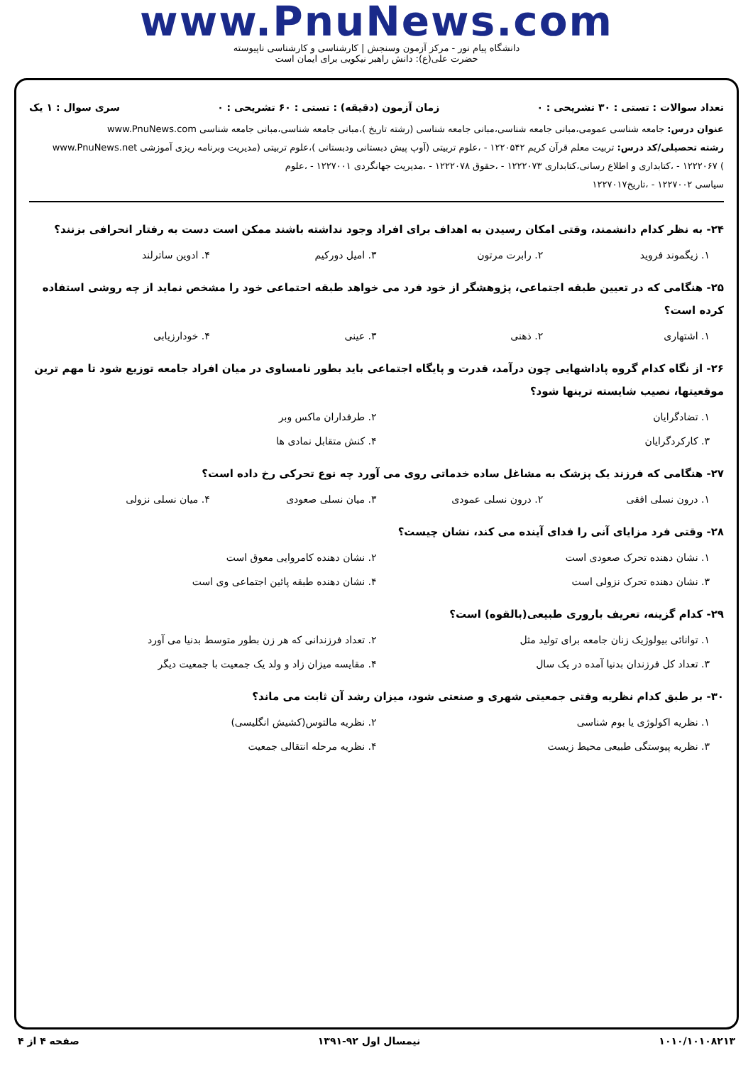www.PnuNews.com
دانشگاه پیام نور - مرکز آزمون وسنجش | کارشناسی و کارشناسی ناپیوسته
حضرت علی(ع): دانش راهبر نیکویی برای ایمان است
تعداد سوالات : تستی : ۳۰ تشریحی : ۰ زمان آزمون (دقیقه) : تستی : ۶۰ تشریحی : ۰ سری سوال : ۱ یک
عنوان درس: جامعه شناسی عمومی،مبانی جامعه شناسی،مبانی جامعه شناسی (رشته تاریخ )،مبانی جامعه شناسی،مبانی جامعه شناسی www.PnuNews.com
رشته تحصیلی/کد درس: تربیت معلم قرآن کریم ۱۲۲۰۵۴۲ - ،علوم تربیتی (آوپ پیش دبستانی ودبستانی )،علوم تربیتی (مدیریت وبرنامه ریزی آموزشی www.PnuNews.net
) ۱۲۲۲۰۶۷ - ،کتابداری و اطلاع رسانی،کتابداری ۱۲۲۲۰۷۳ - ،حقوق ۱۲۲۲۰۷۸ - ،مدیریت جهانگردی ۱۲۲۷۰۰۱ - ،علوم
سیاسی ۱۲۲۷۰۰۲ - ،تاریخ۱۲۲۷۰۱۷
۲۴- به نظر کدام دانشمند، وقتی امکان رسیدن به اهداف برای افراد وجود نداشته باشند ممکن است دست به رفتار انحرافی بزنند؟
۱. زیگموند فروید ۲. رابرت مرتون ۳. امیل دورکیم ۴. ادوین ساترلند
۲۵- هنگامی که در تعیین طبقه اجتماعی، پژوهشگر از خود فرد می خواهد طبقه احتماعی خود را مشخص نماید از چه روشی استفاده کرده است؟
۱. اشتهاری ۲. ذهنی ۳. عینی ۴. خودارزیابی
۲۶- از نگاه کدام گروه پاداشهایی چون درآمد، قدرت و پایگاه اجتماعی باید بطور نامساوی در میان افراد جامعه توزیع شود تا مهم ترین موقعیتها، نصیب شایسته ترینها شود؟
۱. تضادگرایان ۲. طرفداران ماکس وبر ۳. کارکردگرایان ۴. کنش متقابل نمادی ها
۲۷- هنگامی که فرزند یک پزشک به مشاغل ساده خدماتی روی می آورد چه نوع تحرکی رخ داده است؟
۱. درون نسلی افقی ۲. درون نسلی عمودی ۳. میان نسلی صعودی ۴. میان نسلی نزولی
۲۸- وقتی فرد مزایای آنی را فدای آینده می کند، نشان چیست؟
۱. نشان دهنده تحرک صعودی است ۲. نشان دهنده کامروایی معوق است ۳. نشان دهنده تحرک نزولی است ۴. نشان دهنده طبقه پائین اجتماعی وی است
۲۹- کدام گزینه، تعریف باروری طبیعی(بالقوه) است؟
۱. توانائی بیولوژیک زنان جامعه برای تولید مثل ۲. تعداد فرزندانی که هر زن بطور متوسط بدنیا می آورد ۳. تعداد کل فرزندان بدنیا آمده در یک سال ۴. مقایسه میزان زاد و ولد یک جمعیت با جمعیت دیگر
۳۰- بر طبق کدام نظریه وقتی جمعیتی شهری و صنعتی شود، میزان رشد آن ثابت می ماند؟
۱. نظریه اکولوژی یا بوم شناسی ۲. نظریه مالتوس(کشیش انگلیسی) ۳. نظریه پیوستگی طبیعی محیط زیست ۴. نظریه مرحله انتقالی جمعیت
۱۰۱۰/۱۰۱۰۸۲۱۳ نیمسال اول ۹۲-۱۳۹۱ صفحه ۴ از ۴